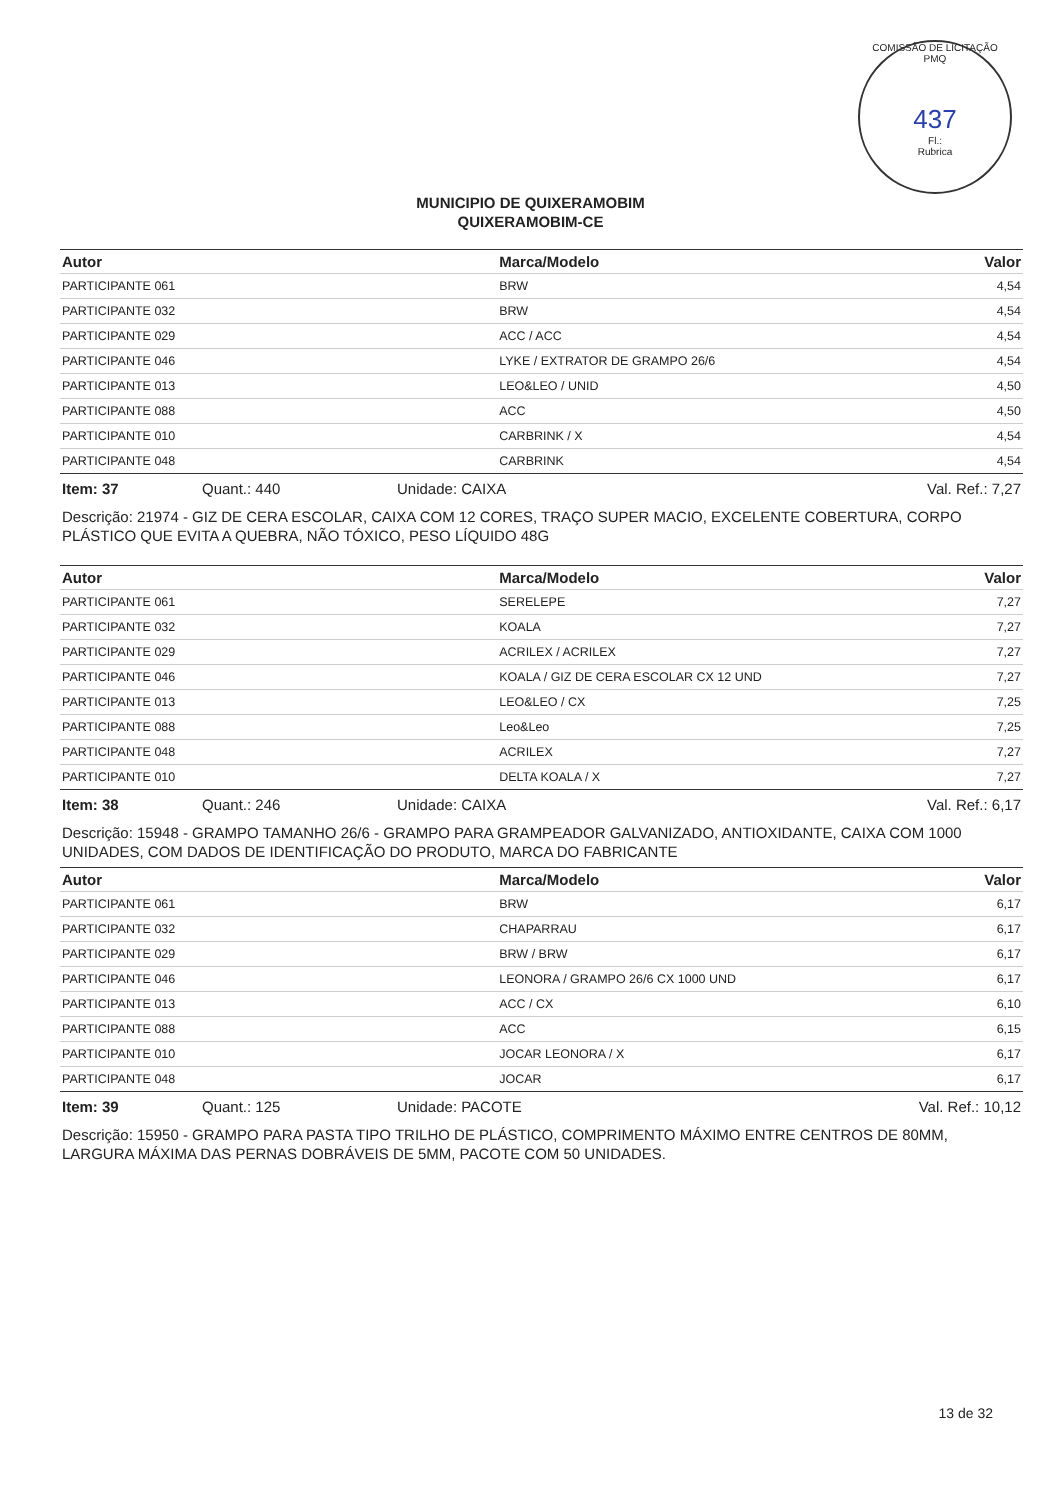COMISSÃO DE LICITAÇÃO PMQ
437
Fl.:
Rubrica
MUNICIPIO DE QUIXERAMOBIM
QUIXERAMOBIM-CE
| Autor | Marca/Modelo | Valor |
| --- | --- | --- |
| PARTICIPANTE 061 | BRW | 4,54 |
| PARTICIPANTE 032 | BRW | 4,54 |
| PARTICIPANTE 029 | ACC / ACC | 4,54 |
| PARTICIPANTE 046 | LYKE / EXTRATOR DE GRAMPO 26/6 | 4,54 |
| PARTICIPANTE 013 | LEO&LEO / UNID | 4,50 |
| PARTICIPANTE 088 | ACC | 4,50 |
| PARTICIPANTE 010 | CARBRINK / X | 4,54 |
| PARTICIPANTE 048 | CARBRINK | 4,54 |
Item: 37 Quant.: 440 Unidade: CAIXA Val. Ref.: 7,27
Descrição: 21974 - GIZ DE CERA ESCOLAR, CAIXA COM 12 CORES, TRAÇO SUPER MACIO, EXCELENTE COBERTURA, CORPO PLÁSTICO QUE EVITA A QUEBRA, NÃO TÓXICO, PESO LÍQUIDO 48G
| Autor | Marca/Modelo | Valor |
| --- | --- | --- |
| PARTICIPANTE 061 | SERELEPE | 7,27 |
| PARTICIPANTE 032 | KOALA | 7,27 |
| PARTICIPANTE 029 | ACRILEX / ACRILEX | 7,27 |
| PARTICIPANTE 046 | KOALA / GIZ DE CERA ESCOLAR CX 12 UND | 7,27 |
| PARTICIPANTE 013 | LEO&LEO / CX | 7,25 |
| PARTICIPANTE 088 | Leo&Leo | 7,25 |
| PARTICIPANTE 048 | ACRILEX | 7,27 |
| PARTICIPANTE 010 | DELTA KOALA / X | 7,27 |
Item: 38 Quant.: 246 Unidade: CAIXA Val. Ref.: 6,17
Descrição: 15948 - GRAMPO TAMANHO 26/6 - GRAMPO PARA GRAMPEADOR GALVANIZADO, ANTIOXIDANTE, CAIXA COM 1000 UNIDADES, COM DADOS DE IDENTIFICAÇÃO DO PRODUTO, MARCA DO FABRICANTE
| Autor | Marca/Modelo | Valor |
| --- | --- | --- |
| PARTICIPANTE 061 | BRW | 6,17 |
| PARTICIPANTE 032 | CHAPARRAU | 6,17 |
| PARTICIPANTE 029 | BRW / BRW | 6,17 |
| PARTICIPANTE 046 | LEONORA / GRAMPO 26/6 CX 1000 UND | 6,17 |
| PARTICIPANTE 013 | ACC / CX | 6,10 |
| PARTICIPANTE 088 | ACC | 6,15 |
| PARTICIPANTE 010 | JOCAR LEONORA / X | 6,17 |
| PARTICIPANTE 048 | JOCAR | 6,17 |
Item: 39 Quant.: 125 Unidade: PACOTE Val. Ref.: 10,12
Descrição: 15950 - GRAMPO PARA PASTA TIPO TRILHO DE PLÁSTICO, COMPRIMENTO MÁXIMO ENTRE CENTROS DE 80MM, LARGURA MÁXIMA DAS PERNAS DOBRÁVEIS DE 5MM, PACOTE COM 50 UNIDADES.
13 de 32